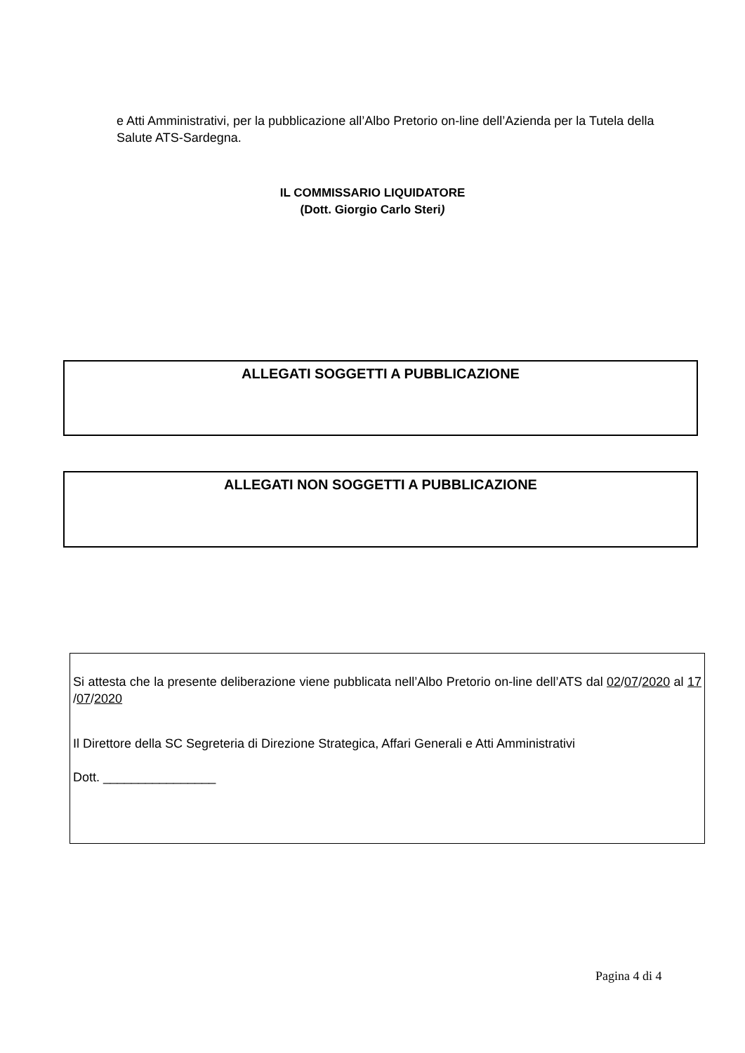e Atti Amministrativi, per la pubblicazione all’Albo Pretorio on-line dell’Azienda per la Tutela della Salute ATS-Sardegna.
IL COMMISSARIO LIQUIDATORE
(Dott. Giorgio Carlo Steri)
ALLEGATI SOGGETTI A PUBBLICAZIONE
ALLEGATI NON SOGGETTI A PUBBLICAZIONE
Si attesta che la presente deliberazione viene pubblicata nell’Albo Pretorio on-line dell’ATS dal 02/07/2020 al 17 /07/2020
Il Direttore della SC Segreteria di Direzione Strategica, Affari Generali e Atti Amministrativi
Dott. ________________
Pagina 4 di 4